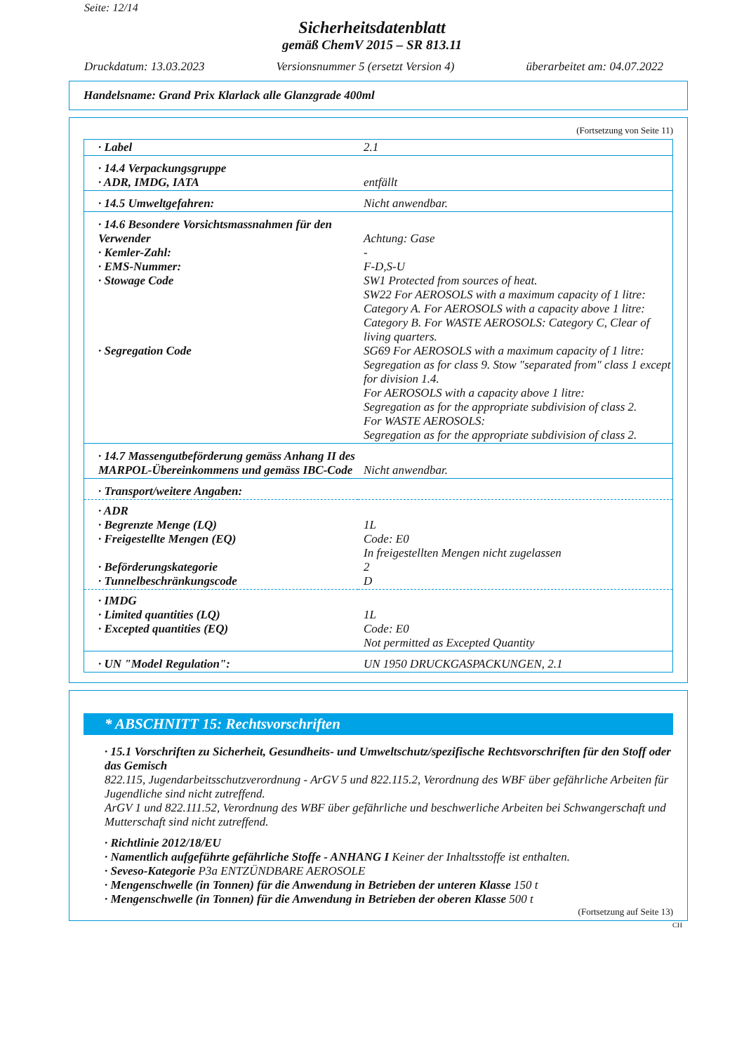Seite: 12/14
Sicherheitsdatenblatt
gemäß ChemV 2015 – SR 813.11
Druckdatum: 13.03.2023 Versionsnummer 5 (ersetzt Version 4) überarbeitet am: 04.07.2022
Handelsname: Grand Prix Klarlack alle Glanzgrade 400ml
(Fortsetzung von Seite 11)
| · Label | 2.1 |
| · 14.4 Verpackungsgruppe · ADR, IMDG, IATA | entfällt |
| · 14.5 Umweltgefahren: | Nicht anwendbar. |
| · 14.6 Besondere Vorsichtsmassnahmen für den Verwender · Kemler-Zahl: · EMS-Nummer: · Stowage Code · Segregation Code | Achtung: Gase - F-D,S-U SW1 Protected from sources of heat. SW22 For AEROSOLS with a maximum capacity of 1 litre: Category A. For AEROSOLS with a capacity above 1 litre: Category B. For WASTE AEROSOLS: Category C, Clear of living quarters. SG69 For AEROSOLS with a maximum capacity of 1 litre: Segregation as for class 9. Stow "separated from" class 1 except for division 1.4. For AEROSOLS with a capacity above 1 litre: Segregation as for the appropriate subdivision of class 2. For WASTE AEROSOLS: Segregation as for the appropriate subdivision of class 2. |
| · 14.7 Massengutbeförderung gemäss Anhang II des MARPOL-Übereinkommens und gemäss IBC-Code | Nicht anwendbar. |
| · Transport/weitere Angaben: | |
| · ADR · Begrenzte Menge (LQ) · Freigestellte Mengen (EQ) · Beförderungskategorie · Tunnelbeschränkungscode | 1L Code: E0 In freigestellten Mengen nicht zugelassen 2 D |
| · IMDG · Limited quantities (LQ) · Excepted quantities (EQ) | 1L Code: E0 Not permitted as Excepted Quantity |
| · UN "Model Regulation": | UN 1950 DRUCKGASPACKUNGEN, 2.1 |
* ABSCHNITT 15: Rechtsvorschriften
· 15.1 Vorschriften zu Sicherheit, Gesundheits- und Umweltschutz/spezifische Rechtsvorschriften für den Stoff oder das Gemisch
822.115, Jugendarbeitsschutzverordnung - ArGV 5 und 822.115.2, Verordnung des WBF über gefährliche Arbeiten für Jugendliche sind nicht zutreffend.
ArGV 1 und 822.111.52, Verordnung des WBF über gefährliche und beschwerliche Arbeiten bei Schwangerschaft und Mutterschaft sind nicht zutreffend.
· Richtlinie 2012/18/EU
· Namentlich aufgeführte gefährliche Stoffe - ANHANG I Keiner der Inhaltsstoffe ist enthalten.
· Seveso-Kategorie P3a ENTZÜNDBARE AEROSOLE
· Mengenschwelle (in Tonnen) für die Anwendung in Betrieben der unteren Klasse 150 t
· Mengenschwelle (in Tonnen) für die Anwendung in Betrieben der oberen Klasse 500 t
(Fortsetzung auf Seite 13)
CH